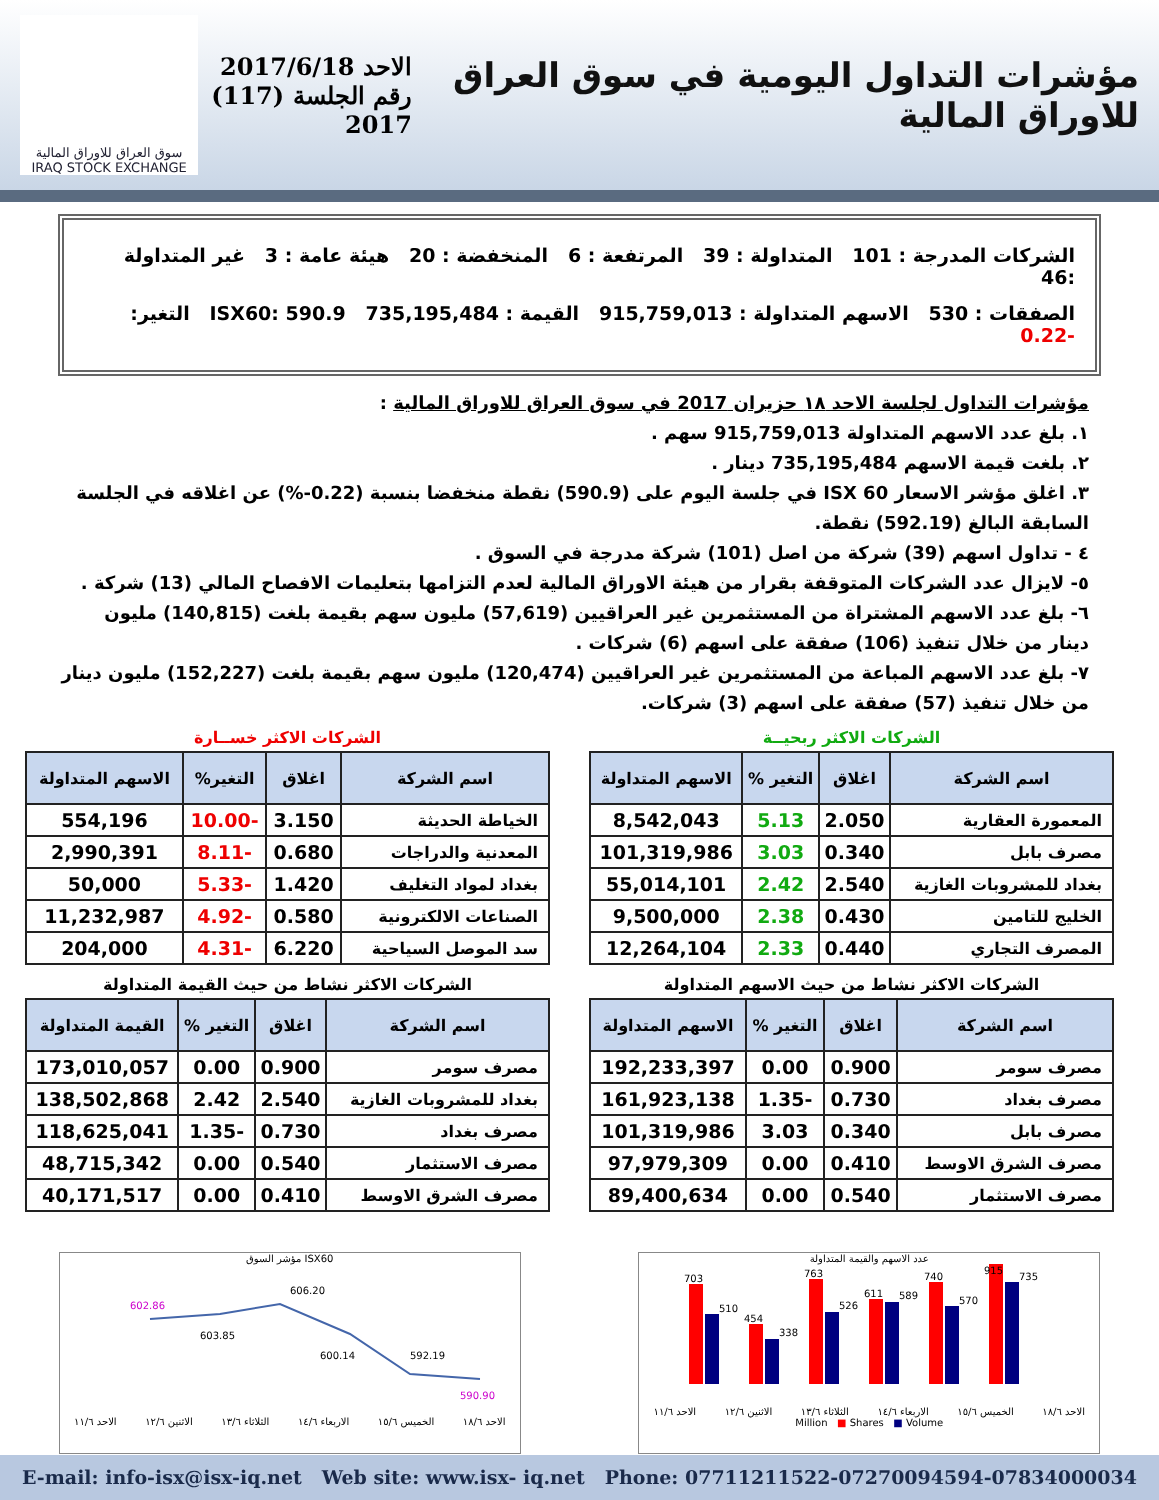مؤشرات التداول اليومية في سوق العراق للاوراق المالية
الاحد 2017/6/18
رقم الجلسة (117) 2017
سوق العراق للاوراق المالية
IRAQ STOCK EXCHANGE
الشركات المدرجة : 101 المتداولة : 39 المرتفعة : 6 المنخفضة : 20 هيئة عامة : 3 غير المتداولة :46
الصفقات : 530 الاسهم المتداولة : 915,759,013 القيمة : 735,195,484 ISX60: 590.9 التغير: -0.22
مؤشرات التداول لجلسة الاحد ١٨ حزيران 2017 في سوق العراق للاوراق المالية :
١. بلغ عدد الاسهم المتداولة 915,759,013 سهم .
٢. بلغت قيمة الاسهم 735,195,484 دينار .
٣. اغلق مؤشر الاسعار ISX 60 في جلسة اليوم على (590.9) نقطة منخفضا بنسبة (0.22-%) عن اغلاقه في الجلسة السابقة البالغ (592.19) نقطة.
٤ - تداول اسهم (39) شركة من اصل (101) شركة مدرجة في السوق .
٥- لايزال عدد الشركات المتوقفة بقرار من هيئة الاوراق المالية لعدم التزامها بتعليمات الافصاح المالي (13) شركة .
٦- بلغ عدد الاسهم المشتراة من المستثمرين غير العراقيين (57,619) مليون سهم بقيمة بلغت (140,815) مليون دينار من خلال تنفيذ (106) صفقة على اسهم (6) شركات .
٧- بلغ عدد الاسهم المباعة من المستثمرين غير العراقيين (120,474) مليون سهم بقيمة بلغت (152,227) مليون دينار من خلال تنفيذ (57) صفقة على اسهم (3) شركات.
الشركات الاكثر ربحيــة
| اسم الشركة | اغلاق | التغير % | الاسهم المتداولة |
| --- | --- | --- | --- |
| المعمورة العقارية | 2.050 | 5.13 | 8,542,043 |
| مصرف بابل | 0.340 | 3.03 | 101,319,986 |
| بغداد للمشروبات الغازية | 2.540 | 2.42 | 55,014,101 |
| الخليج للتامين | 0.430 | 2.38 | 9,500,000 |
| المصرف التجاري | 0.440 | 2.33 | 12,264,104 |
الشركات الاكثر خســارة
| اسم الشركة | اغلاق | التغير% | الاسهم المتداولة |
| --- | --- | --- | --- |
| الخياطة الحديثة | 3.150 | -10.00 | 554,196 |
| المعدنية والدراجات | 0.680 | -8.11 | 2,990,391 |
| بغداد لمواد التغليف | 1.420 | -5.33 | 50,000 |
| الصناعات الالكترونية | 0.580 | -4.92 | 11,232,987 |
| سد الموصل السياحية | 6.220 | -4.31 | 204,000 |
الشركات الاكثر نشاط من حيث الاسهم المتداولة
| اسم الشركة | اغلاق | التغير % | الاسهم المتداولة |
| --- | --- | --- | --- |
| مصرف سومر | 0.900 | 0.00 | 192,233,397 |
| مصرف بغداد | 0.730 | -1.35 | 161,923,138 |
| مصرف بابل | 0.340 | 3.03 | 101,319,986 |
| مصرف الشرق الاوسط | 0.410 | 0.00 | 97,979,309 |
| مصرف الاستثمار | 0.540 | 0.00 | 89,400,634 |
الشركات الاكثر نشاط من حيث القيمة المتداولة
| اسم الشركة | اغلاق | التغير % | القيمة المتداولة |
| --- | --- | --- | --- |
| مصرف سومر | 0.900 | 0.00 | 173,010,057 |
| بغداد للمشروبات الغازية | 2.540 | 2.42 | 138,502,868 |
| مصرف بغداد | 0.730 | -1.35 | 118,625,041 |
| مصرف الاستثمار | 0.540 | 0.00 | 48,715,342 |
| مصرف الشرق الاوسط | 0.410 | 0.00 | 40,171,517 |
مؤشر السوق ISX60
602.86
603.85
606.20
600.14
592.19
590.90
الاحد ١١/٦ الاثنين ١٢/٦ الثلاثاء ١٣/٦ الاربعاء ١٤/٦ الخميس ١٥/٦ الاحد ١٨/٦
عدد الاسهم والقيمة المتداولة
703
510
454
338
763
526
611
589
740
570
915
735
الاحد ١١/٦ الاثنين ١٢/٦ الثلاثاء ١٣/٦ الاربعاء ١٤/٦ الخميس ١٥/٦ الاحد ١٨/٦
Million ■ Shares ■ Volume
E-mail: info-isx@isx-iq.net Web site: www.isx- iq.net Phone: 07711211522-07270094594-07834000034